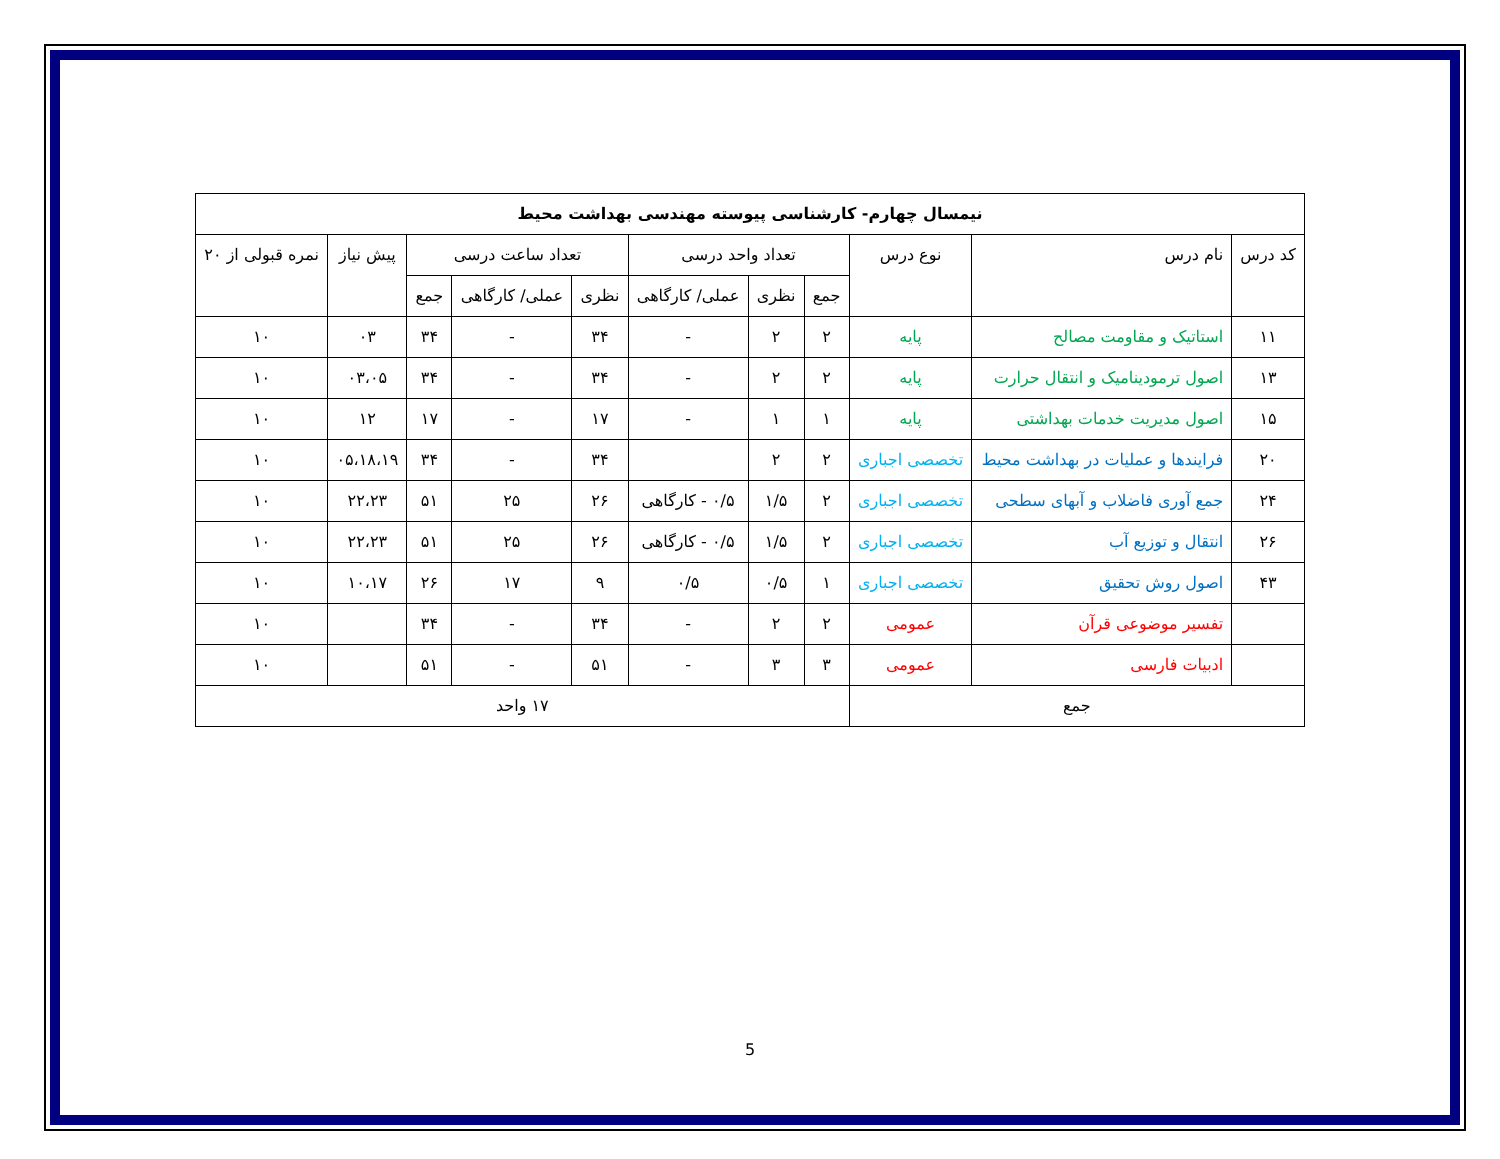| نیمسال چهارم- کارشناسی پیوسته مهندسی بهداشت محیط | | | | | | | | | | |
| --- | --- | --- | --- | --- | --- | --- | --- | --- | --- | --- |
| کد درس | نام درس | نوع درس | تعداد واحد درسی | | | تعداد ساعت درسی | | | پیش نیاز | نمره قبولی از ۲۰ |
| | | | جمع | نظری | عملی/ کارگاهی | نظری | عملی/ کارگاهی | جمع | | |
| ۱۱ | استاتیک و مقاومت مصالح | پایه | ۲ | ۲ | - | ۳۴ | - | ۳۴ | ۰۳ | ۱۰ |
| ۱۳ | اصول ترمودینامیک و انتقال حرارت | پایه | ۲ | ۲ | - | ۳۴ | - | ۳۴ | ۰۳،۰۵ | ۱۰ |
| ۱۵ | اصول مدیریت خدمات بهداشتی | پایه | ۱ | ۱ | - | ۱۷ | - | ۱۷ | ۱۲ | ۱۰ |
| ۲۰ | فرایندها و عملیات در بهداشت محیط | تخصصی اجباری | ۲ | ۲ | | ۳۴ | - | ۳۴ | ۰۵،۱۸،۱۹ | ۱۰ |
| ۲۴ | جمع آوری فاضلاب و آبهای سطحی | تخصصی اجباری | ۲ | ۱/۵ | ۰/۵ - کارگاهی | ۲۶ | ۲۵ | ۵۱ | ۲۲،۲۳ | ۱۰ |
| ۲۶ | انتقال و توزیع آب | تخصصی اجباری | ۲ | ۱/۵ | ۰/۵ - کارگاهی | ۲۶ | ۲۵ | ۵۱ | ۲۲،۲۳ | ۱۰ |
| ۴۳ | اصول روش تحقیق | تخصصی اجباری | ۱ | ۰/۵ | ۰/۵ | ۹ | ۱۷ | ۲۶ | ۱۰،۱۷ | ۱۰ |
| | تفسیر موضوعی قرآن | عمومی | ۲ | ۲ | - | ۳۴ | - | ۳۴ | | ۱۰ |
| | ادبیات فارسی | عمومی | ۳ | ۳ | - | ۵۱ | - | ۵۱ | | ۱۰ |
| جمع | | | ۱۷ واحد | | | | | | | |
5